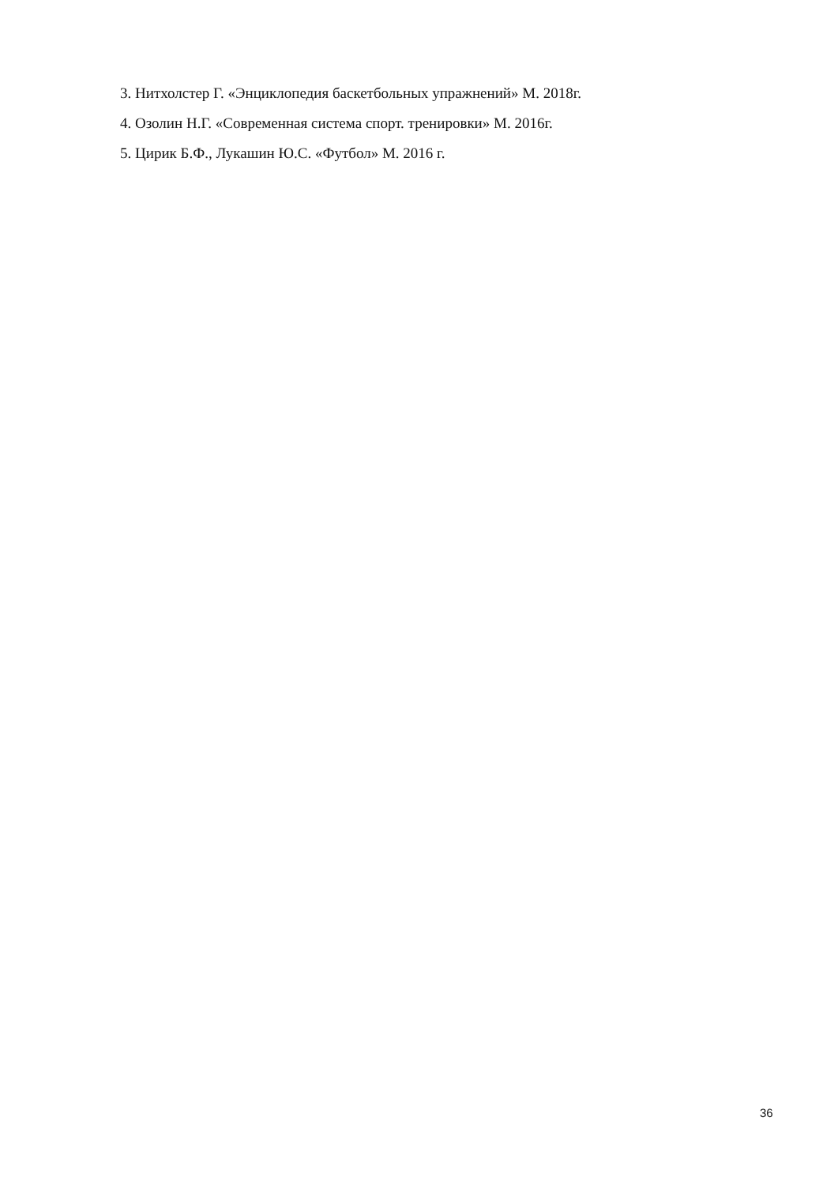3. Нитхолстер Г. «Энциклопедия баскетбольных упражнений» М. 2018г.
4. Озолин Н.Г. «Современная система спорт. тренировки» М. 2016г.
5. Цирик Б.Ф., Лукашин Ю.С. «Футбол» М. 2016 г.
36